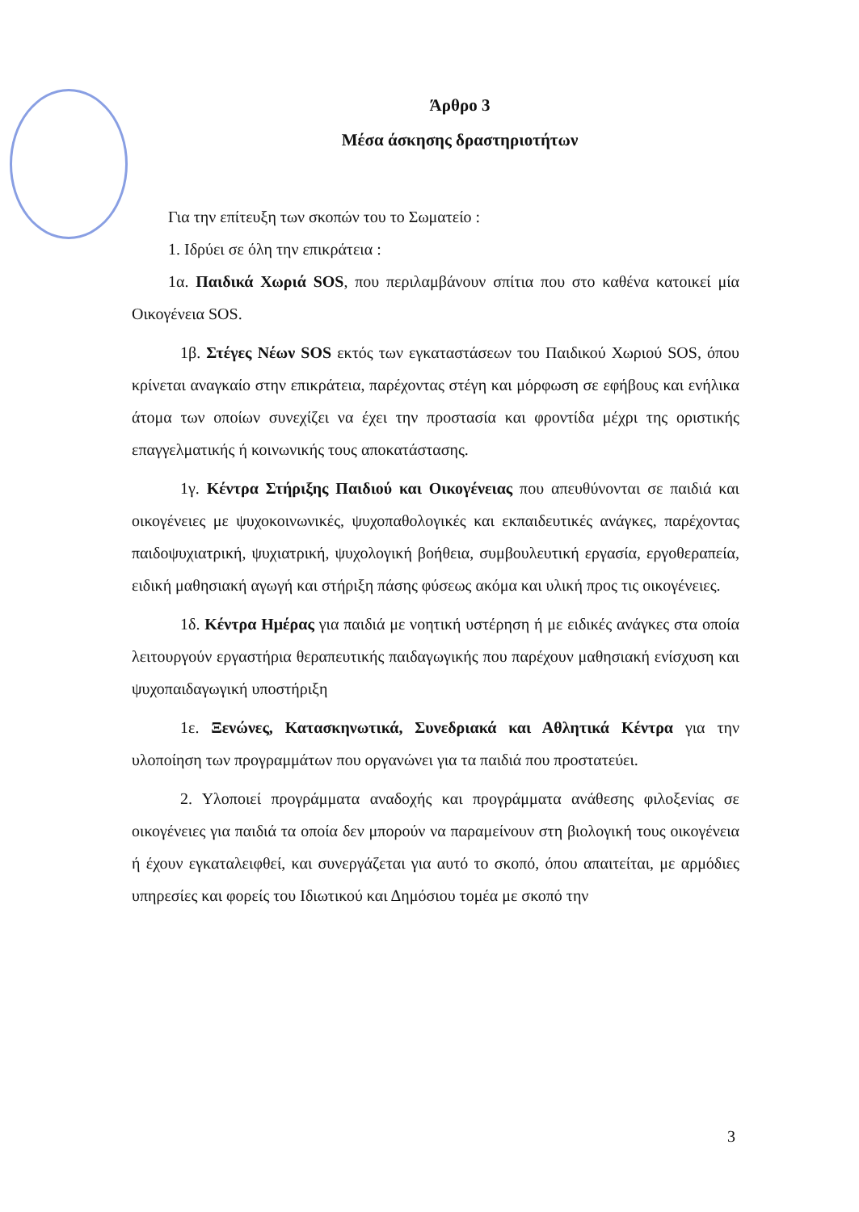Άρθρο 3
Μέσα άσκησης δραστηριοτήτων
Για την επίτευξη των σκοπών του το Σωματείο :
1. Ιδρύει σε όλη την επικράτεια :
1α. Παιδικά Χωριά SOS, που περιλαμβάνουν σπίτια που στο καθένα κατοικεί μία Οικογένεια SOS.
1β. Στέγες Νέων SOS εκτός των εγκαταστάσεων του Παιδικού Χωριού SOS, όπου κρίνεται αναγκαίο στην επικράτεια, παρέχοντας στέγη και μόρφωση σε εφήβους και ενήλικα άτομα των οποίων συνεχίζει να έχει την προστασία και φροντίδα μέχρι της οριστικής επαγγελματικής ή κοινωνικής τους αποκατάστασης.
1γ. Κέντρα Στήριξης Παιδιού και Οικογένειας που απευθύνονται σε παιδιά και οικογένειες με ψυχοκοινωνικές, ψυχοπαθολογικές και εκπαιδευτικές ανάγκες, παρέχοντας παιδοψυχιατρική, ψυχιατρική, ψυχολογική βοήθεια, συμβουλευτική εργασία, εργοθεραπεία, ειδική μαθησιακή αγωγή και στήριξη πάσης φύσεως ακόμα και υλική προς τις οικογένειες.
1δ. Κέντρα Ημέρας για παιδιά με νοητική υστέρηση ή με ειδικές ανάγκες στα οποία λειτουργούν εργαστήρια θεραπευτικής παιδαγωγικής που παρέχουν μαθησιακή ενίσχυση και ψυχοπαιδαγωγική υποστήριξη
1ε. Ξενώνες, Κατασκηνωτικά, Συνεδριακά και Αθλητικά Κέντρα για την υλοποίηση των προγραμμάτων που οργανώνει για τα παιδιά που προστατεύει.
2. Υλοποιεί προγράμματα αναδοχής και προγράμματα ανάθεσης φιλοξενίας σε οικογένειες για παιδιά τα οποία δεν μπορούν να παραμείνουν στη βιολογική τους οικογένεια ή έχουν εγκαταλειφθεί, και συνεργάζεται για αυτό το σκοπό, όπου απαιτείται, με αρμόδιες υπηρεσίες και φορείς του Ιδιωτικού και Δημόσιου τομέα με σκοπό την
3